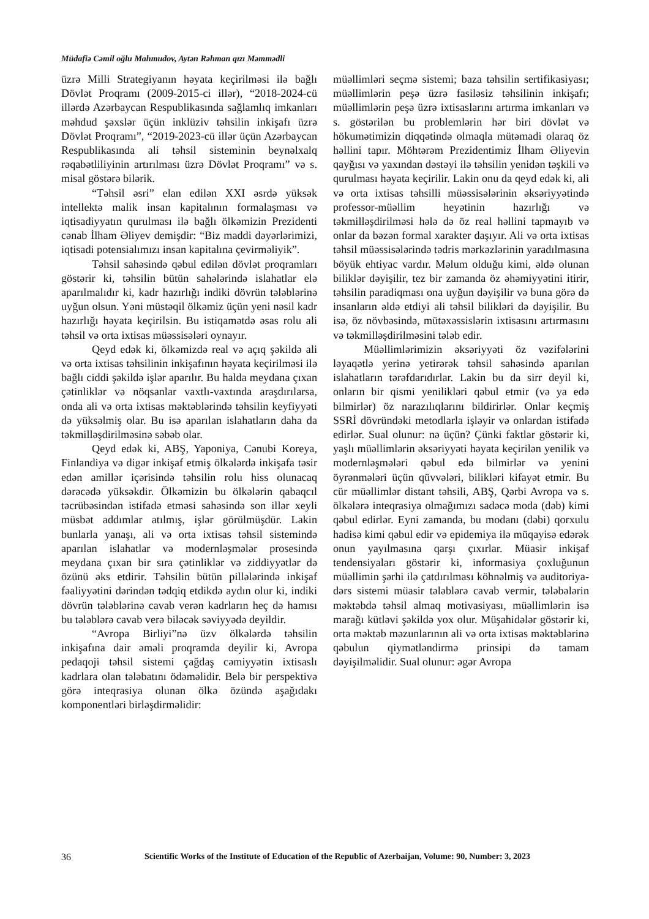Müdafiə Cəmil oğlu Mahmudov, Aytən Rəhman qızı Məmmədli
üzrə Milli Strategiyanın həyata keçirilməsi ilə bağlı Dövlət Proqramı (2009-2015-ci illər), “2018-2024-cü illərdə Azərbaycan Respublikasında sağlamlıq imkanları məhdud şəxslər üçün inklüziv təhsilin inkişafı üzrə Dövlət Proqramı”, “2019-2023-cü illər üçün Azərbaycan Respublikasında ali təhsil sisteminin beynəlxalq rəqabətliliyinin artırılması üzrə Dövlət Proqramı” və s. misal göstərə bilərik.
“Təhsil əsri” elan edilən XXI əsrdə yüksək intellektə malik insan kapitalının formalaşması və iqtisadiyyatın qurulması ilə bağlı ölkəmizin Prezidenti cənab İlham Əliyev demişdir: “Biz maddi dəyərlərimizi, iqtisadi potensialımızı insan kapitalına çevirməliyik”.
Təhsil sahəsində qəbul edilən dövlət proqramları göstərir ki, təhsilin bütün sahələrində islahatlar elə aparılmalıdır ki, kadr hazırlığı indiki dövrün tələblərinə uyğun olsun. Yəni müstəqil ölkəmiz üçün yeni nəsil kadr hazırlığı həyata keçirilsin. Bu istiqamətdə əsas rolu ali təhsil və orta ixtisas müəssisələri oynayır.
Qeyd edək ki, ölkəmizdə real və açıq şəkildə ali və orta ixtisas təhsilinin inkişafının həyata keçirilməsi ilə bağlı ciddi şəkildə işlər aparılır. Bu halda meydana çıxan çətinliklər və nöqsanlar vaxtlı-vaxtında araşdırılarsa, onda ali və orta ixtisas məktəblərində təhsilin keyfiyyəti də yüksəlmiş olar. Bu isə aparılan islahatların daha da təkmilləşdirilməsinə səbəb olar.
Qeyd edək ki, ABŞ, Yaponiya, Cənubi Koreya, Finlandiya və digər inkişaf etmiş ölkələrdə inkişafa təsir edən amillər içərisində təhsilin rolu hiss olunacaq dərəcədə yüksəkdir. Ölkəmizin bu ölkələrin qabaqcıl təcrübəsindən istifadə etməsi sahəsində son illər xeyli müsbət addımlar atılmış, işlər görülmüşdür. Lakin bunlarla yanaşı, ali və orta ixtisas təhsil sistemində aparılan islahatlar və modernləşmələr prosesində meydana çıxan bir sıra çətinliklər və ziddiyyətlər də özünü əks etdirir. Təhsilin bütün pillələrində inkişaf fəaliyyətini dərindən tədqiq etdikdə aydın olur ki, indiki dövrün tələblərinə cavab verən kadrların heç də hamısı bu tələblərə cavab verə biləcək səviyyədə deyildir.
“Avropa Birliyi”nə üzv ölkələrdə təhsilin inkişafına dair əməli proqramda deyilir ki, Avropa pedaqoji təhsil sistemi çağdaş cəmiyyətin ixtisaslı kadrlara olan tələbatını ödəməlidir. Belə bir perspektivə görə inteqrasiya olunan ölkə özündə aşağıdakı komponentləri birləşdirməlidir:
müəllimləri seçmə sistemi; baza təhsilin sertifikasiyası; müəllimlərin peşə üzrə fasiləsiz təhsilinin inkişafı; müəllimlərin peşə üzrə ixtisaslarını artırma imkanları və s. göstərilən bu problemlərin hər biri dövlət və hökumətimizin diqqətində olmaqla mütəmadi olaraq öz həllini tapır. Möhtərəm Prezidentimiz İlham Əliyevin qayğısı və yaxından dəstəyi ilə təhsilin yenidən təşkili və qurulması həyata keçirilir. Lakin onu da qeyd edək ki, ali və orta ixtisas təhsilli müəssisələrinin əksəriyyətində professor-müəllim heyətinin hazırlığı və təkmilləşdirilməsi hələ də öz real həllini tapmayıb və onlar da bəzən formal xarakter daşıyır. Ali və orta ixtisas təhsil müəssisələrində tədris mərkəzlərinin yaradılmasına böyük ehtiyac vardır. Məlum olduğu kimi, əldə olunan biliklər dəyişilir, tez bir zamanda öz əhəmiyyətini itirir, təhsilin paradiqması ona uyğun dəyişilir və buna görə də insanların əldə etdiyi ali təhsil bilikləri də dəyişilir. Bu isə, öz növbəsində, mütəxəssislərin ixtisasını artırmasını və təkmilləşdirilməsini tələb edir.
Müəllimlərimizin əksəriyyəti öz vəzifələrini ləyaqətlə yerinə yetirərək təhsil sahəsində aparılan islahatların tərəfdarıdırlar. Lakin bu da sirr deyil ki, onların bir qismi yenilikləri qəbul etmir (və ya edə bilmirlər) öz narazılıqlarını bildirirlər. Onlar keçmiş SSRİ dövründəki metodlarla işləyir və onlardan istifadə edirlər. Sual olunur: nə üçün? Çünki faktlar göstərir ki, yaşlı müəllimlərin əksəriyyəti həyata keçirilən yenilik və modernləşmələri qəbul edə bilmirlər və yenini öyrənmələri üçün qüvvələri, bilikləri kifayət etmir. Bu cür müəllimlər distant təhsili, ABŞ, Qərbi Avropa və s. ölkələrə inteqrasiya olmağımızı sadəcə moda (dəb) kimi qəbul edirlər. Eyni zamanda, bu modanı (dəbi) qorxulu hadisə kimi qəbul edir və epidemiya ilə müqayisə edərək onun yayılmasına qarşı çıxırlar. Müasir inkişaf tendensiyaları göstərir ki, informasiya çoxluğunun müəllimin şərhi ilə çatdırılması köhnəlmiş və auditoriya-dərs sistemi müasir tələblərə cavab vermir, tələbələrin məktəbdə təhsil almaq motivasiyası, müəllimlərin isə marağı kütləvi şəkildə yox olur. Müşahidələr göstərir ki, orta məktəb məzunlarının ali və orta ixtisas məktəblərinə qəbulun qiymətləndirmə prinsipi də tamam dəyişilməlidir. Sual olunur: əgər Avropa
36 Scientific Works of the Institute of Education of the Republic of Azerbaijan, Volume: 90, Number: 3, 2023